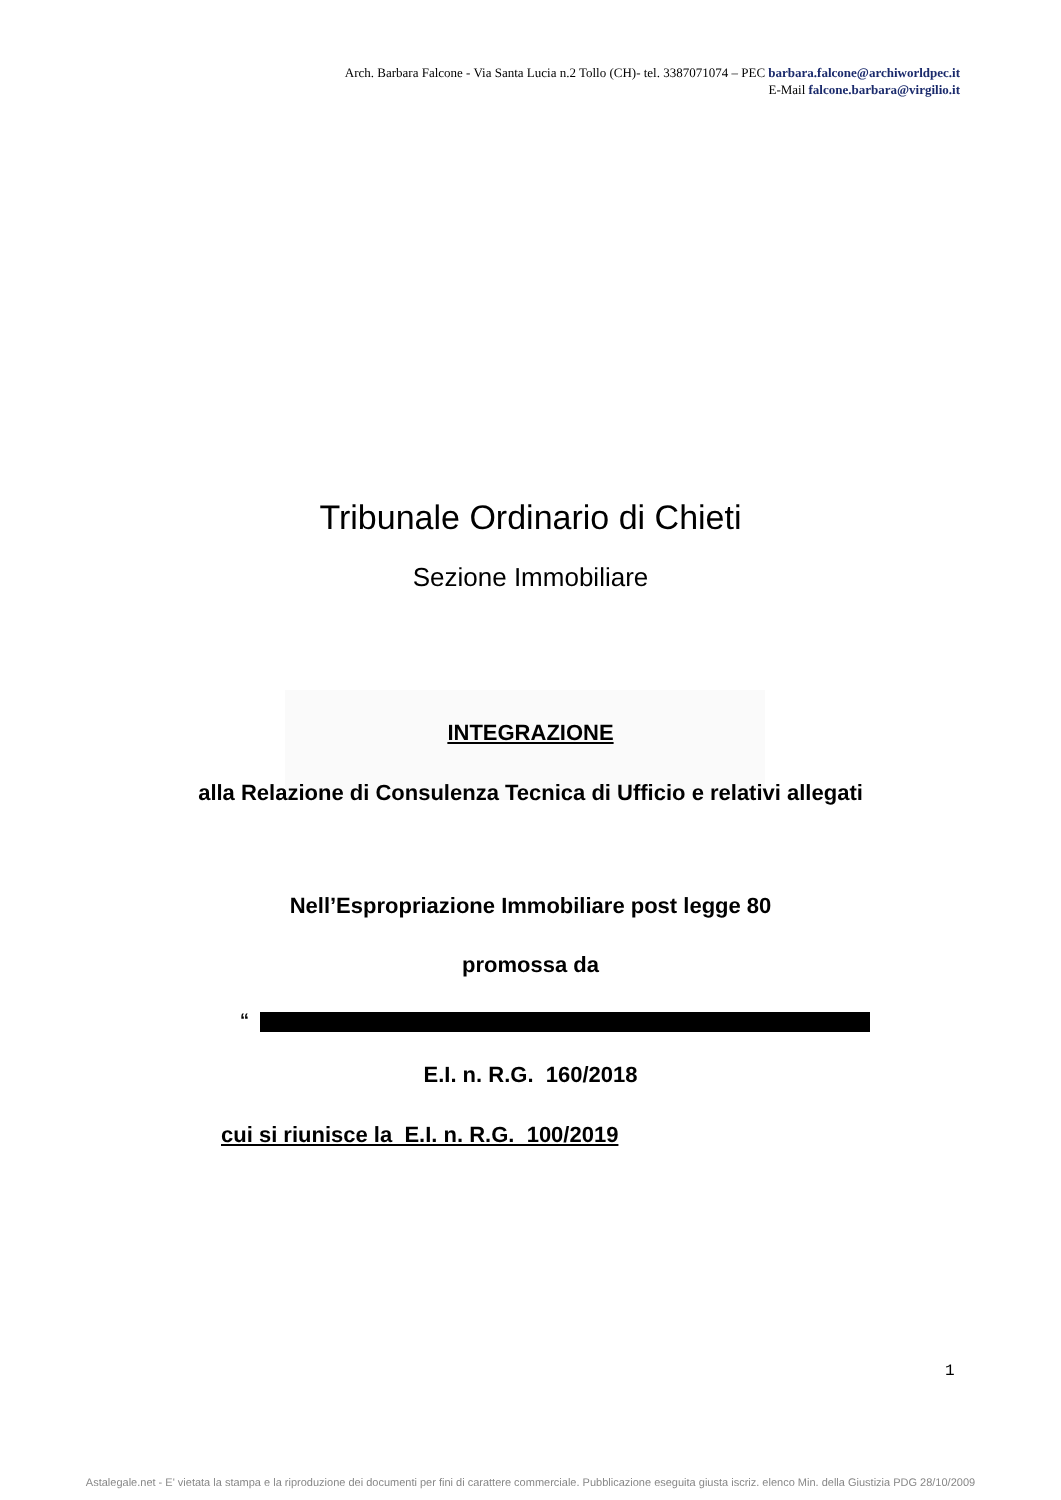Arch. Barbara Falcone - Via Santa Lucia n.2 Tollo (CH)- tel. 3387071074 – PEC barbara.falcone@archiworldpec.it
E-Mail falcone.barbara@virgilio.it
Tribunale Ordinario di Chieti
Sezione Immobiliare
INTEGRAZIONE
alla Relazione di Consulenza Tecnica di Ufficio e relativi allegati
Nell’Espropriazione Immobiliare post legge 80
promossa da
“
E.I. n. R.G. 160/2018
cui si riunisce la E.I. n. R.G. 100/2019
1
Astalegale.net - E' vietata la stampa e la riproduzione dei documenti per fini di carattere commerciale. Pubblicazione eseguita giusta iscriz. elenco Min. della Giustizia PDG 28/10/2009